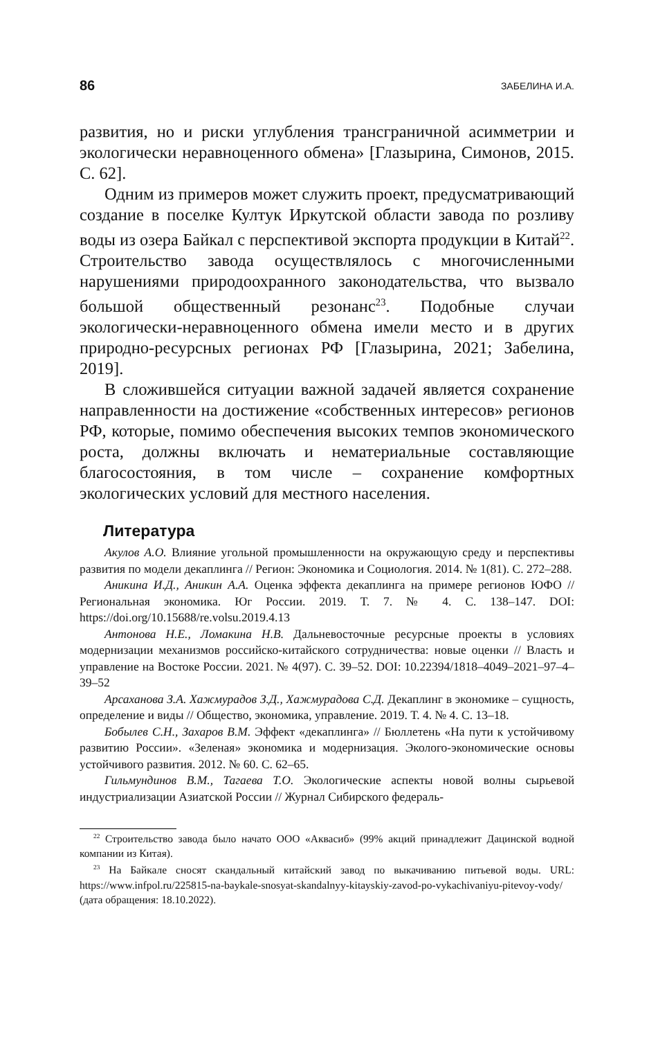86 ЗАБЕЛИНА И.А.
развития, но и риски углубления трансграничной асимметрии и экологически неравноценного обмена» [Глазырина, Симонов, 2015. С. 62].
Одним из примеров может служить проект, предусматривающий создание в поселке Култук Иркутской области завода по розливу воды из озера Байкал с перспективой экспорта продукции в Китай<sup>22</sup>. Строительство завода осуществлялось с многочисленными нарушениями природоохранного законодательства, что вызвало большой общественный резонанс<sup>23</sup>. Подобные случаи экологически-неравноценного обмена имели место и в других природно-ресурсных регионах РФ [Глазырина, 2021; Забелина, 2019].
В сложившейся ситуации важной задачей является сохранение направленности на достижение «собственных интересов» регионов РФ, которые, помимо обеспечения высоких темпов экономического роста, должны включать и нематериальные составляющие благосостояния, в том числе – сохранение комфортных экологических условий для местного населения.
Литература
Акулов А.О. Влияние угольной промышленности на окружающую среду и перспективы развития по модели декаплинга // Регион: Экономика и Социология. 2014. № 1(81). С. 272–288.
Аникина И.Д., Аникин А.А. Оценка эффекта декаплинга на примере регионов ЮФО // Региональная экономика. Юг России. 2019. Т. 7. № 4. С. 138–147. DOI: https://doi.org/10.15688/re.volsu.2019.4.13
Антонова Н.Е., Ломакина Н.В. Дальневосточные ресурсные проекты в условиях модернизации механизмов российско-китайского сотрудничества: новые оценки // Власть и управление на Востоке России. 2021. № 4(97). С. 39–52. DOI: 10.22394/1818–4049–2021–97–4–39–52
Арсаханова З.А. Хажмурадов З.Д., Хажмурадова С.Д. Декаплинг в экономике – сущность, определение и виды // Общество, экономика, управление. 2019. Т. 4. № 4. С. 13–18.
Бобылев С.Н., Захаров В.М. Эффект «декаплинга» // Бюллетень «На пути к устойчивому развитию России». «Зеленая» экономика и модернизация. Эколого-экономические основы устойчивого развития. 2012. № 60. С. 62–65.
Гильмундинов В.М., Тагаева Т.О. Экологические аспекты новой волны сырьевой индустриализации Азиатской России // Журнал Сибирского федераль-
<sup>22</sup> Строительство завода было начато ООО «Аквасиб» (99% акций принадлежит Дацинской водной компании из Китая).
<sup>23</sup> На Байкале сносят скандальный китайский завод по выкачиванию питьевой воды. URL: https://www.infpol.ru/225815-na-baykale-snosyat-skandalnyy-kitayskiy-zavod-po-vykachivaniyu-pitevoy-vody/ (дата обращения: 18.10.2022).